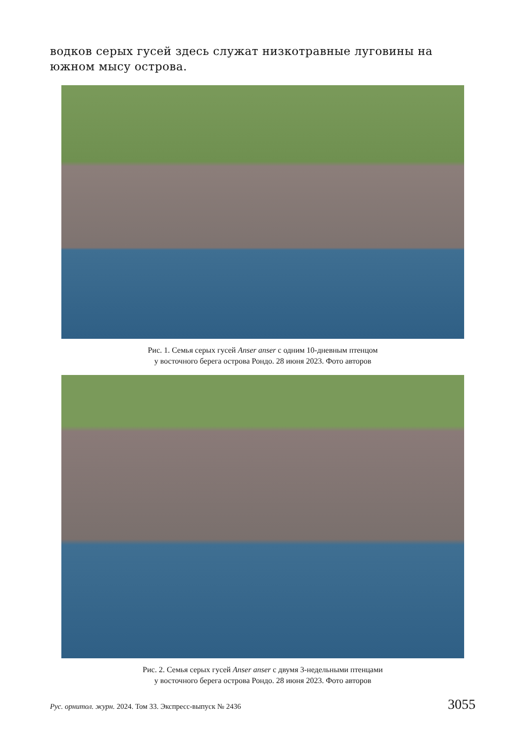водков серых гусей здесь служат низкотравные луговины на южном мысу острова.
Рис. 1. Семья серых гусей Anser anser с одним 10-дневным птенцом
у восточного берега острова Рондо. 28 июня 2023. Фото авторов
Рис. 2. Семья серых гусей Anser anser с двумя 3-недельными птенцами
у восточного берега острова Рондо. 28 июня 2023. Фото авторов
Рус. орнитол. журн. 2024. Том 33. Экспресс-выпуск № 2436 3055